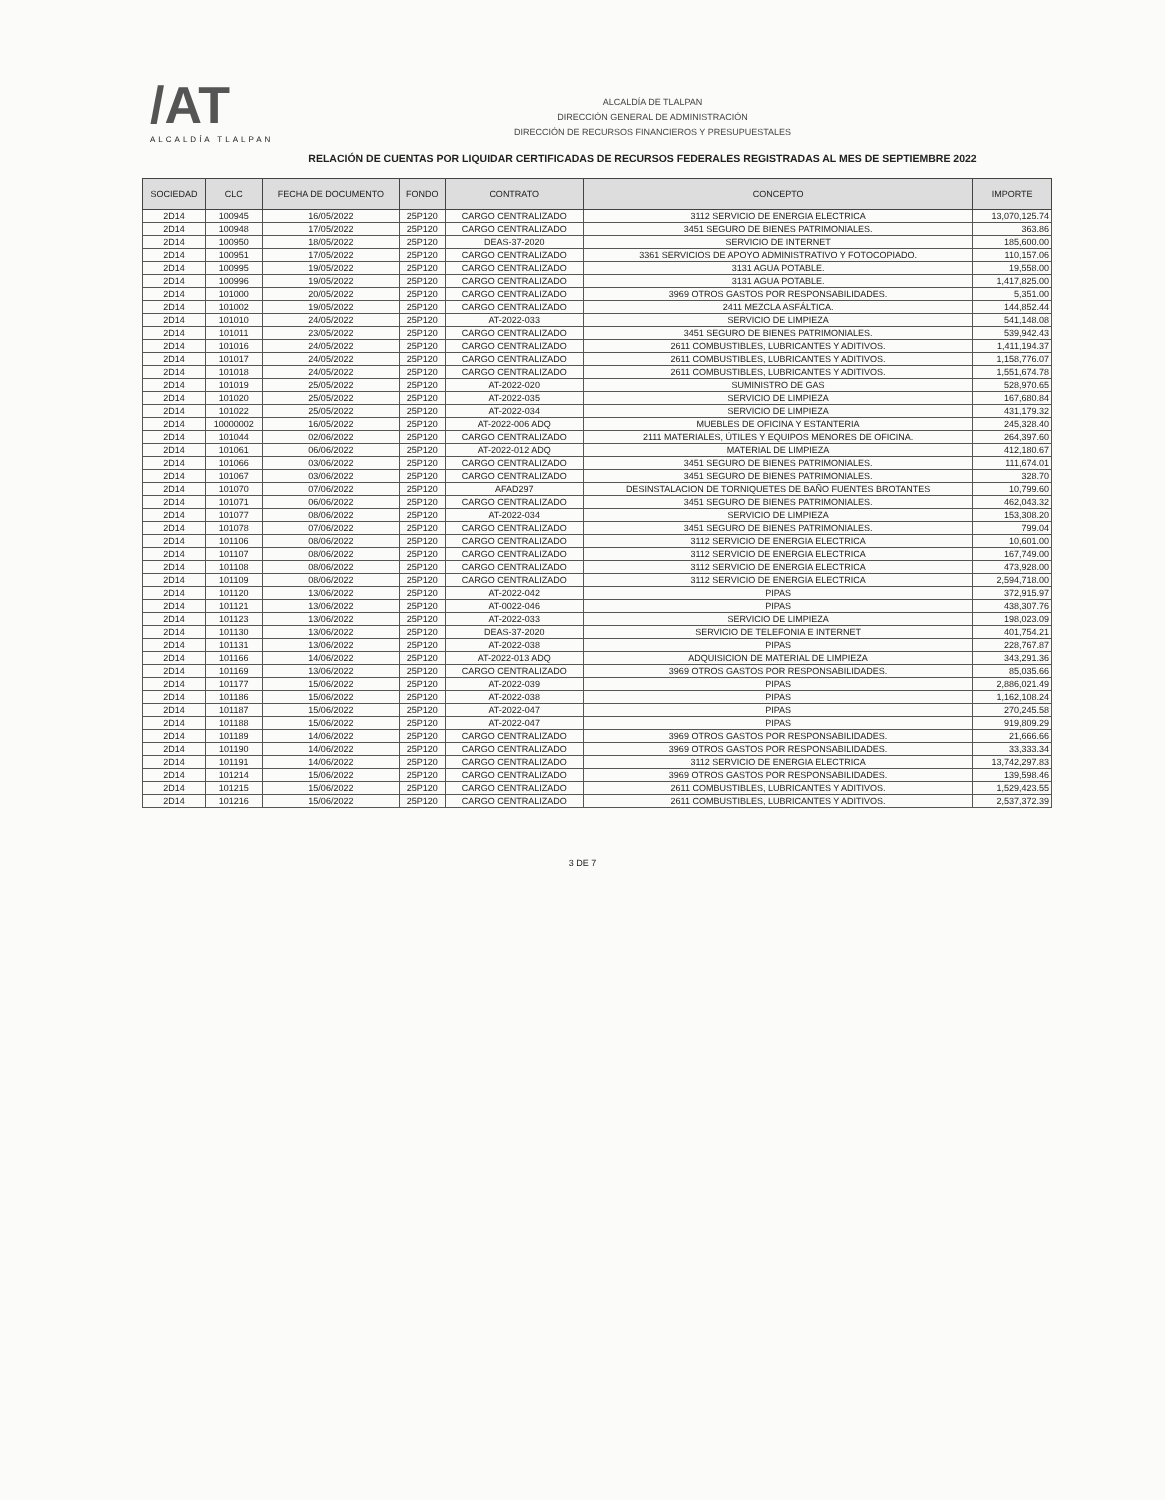/AT
ALCALDÍA TLALPAN
ALCALDÍA DE TLALPAN
DIRECCIÓN GENERAL DE ADMINISTRACIÓN
DIRECCIÓN DE RECURSOS FINANCIEROS Y PRESUPUESTALES
RELACIÓN DE CUENTAS POR LIQUIDAR CERTIFICADAS DE RECURSOS FEDERALES REGISTRADAS AL MES DE SEPTIEMBRE 2022
| SOCIEDAD | CLC | FECHA DE DOCUMENTO | FONDO | CONTRATO | CONCEPTO | IMPORTE |
| --- | --- | --- | --- | --- | --- | --- |
| 2D14 | 100945 | 16/05/2022 | 25P120 | CARGO CENTRALIZADO | 3112 SERVICIO DE ENERGIA ELECTRICA | 13,070,125.74 |
| 2D14 | 100948 | 17/05/2022 | 25P120 | CARGO CENTRALIZADO | 3451 SEGURO DE BIENES PATRIMONIALES. | 363.86 |
| 2D14 | 100950 | 18/05/2022 | 25P120 | DEAS-37-2020 | SERVICIO DE INTERNET | 185,600.00 |
| 2D14 | 100951 | 17/05/2022 | 25P120 | CARGO CENTRALIZADO | 3361 SERVICIOS DE APOYO ADMINISTRATIVO Y FOTOCOPIADO. | 110,157.06 |
| 2D14 | 100995 | 19/05/2022 | 25P120 | CARGO CENTRALIZADO | 3131 AGUA POTABLE. | 19,558.00 |
| 2D14 | 100996 | 19/05/2022 | 25P120 | CARGO CENTRALIZADO | 3131 AGUA POTABLE. | 1,417,825.00 |
| 2D14 | 101000 | 20/05/2022 | 25P120 | CARGO CENTRALIZADO | 3969 OTROS GASTOS POR RESPONSABILIDADES. | 5,351.00 |
| 2D14 | 101002 | 19/05/2022 | 25P120 | CARGO CENTRALIZADO | 2411 MEZCLA ASFÁLTICA. | 144,852.44 |
| 2D14 | 101010 | 24/05/2022 | 25P120 | AT-2022-033 | SERVICIO DE LIMPIEZA | 541,148.08 |
| 2D14 | 101011 | 23/05/2022 | 25P120 | CARGO CENTRALIZADO | 3451 SEGURO DE BIENES PATRIMONIALES. | 539,942.43 |
| 2D14 | 101016 | 24/05/2022 | 25P120 | CARGO CENTRALIZADO | 2611 COMBUSTIBLES, LUBRICANTES Y ADITIVOS. | 1,411,194.37 |
| 2D14 | 101017 | 24/05/2022 | 25P120 | CARGO CENTRALIZADO | 2611 COMBUSTIBLES, LUBRICANTES Y ADITIVOS. | 1,158,776.07 |
| 2D14 | 101018 | 24/05/2022 | 25P120 | CARGO CENTRALIZADO | 2611 COMBUSTIBLES, LUBRICANTES Y ADITIVOS. | 1,551,674.78 |
| 2D14 | 101019 | 25/05/2022 | 25P120 | AT-2022-020 | SUMINISTRO DE GAS | 528,970.65 |
| 2D14 | 101020 | 25/05/2022 | 25P120 | AT-2022-035 | SERVICIO DE LIMPIEZA | 167,680.84 |
| 2D14 | 101022 | 25/05/2022 | 25P120 | AT-2022-034 | SERVICIO DE LIMPIEZA | 431,179.32 |
| 2D14 | 10000002 | 16/05/2022 | 25P120 | AT-2022-006 ADQ | MUEBLES DE OFICINA Y ESTANTERIA | 245,328.40 |
| 2D14 | 101044 | 02/06/2022 | 25P120 | CARGO CENTRALIZADO | 2111 MATERIALES, ÚTILES Y EQUIPOS MENORES DE OFICINA. | 264,397.60 |
| 2D14 | 101061 | 06/06/2022 | 25P120 | AT-2022-012 ADQ | MATERIAL DE LIMPIEZA | 412,180.67 |
| 2D14 | 101066 | 03/06/2022 | 25P120 | CARGO CENTRALIZADO | 3451 SEGURO DE BIENES PATRIMONIALES. | 111,674.01 |
| 2D14 | 101067 | 03/06/2022 | 25P120 | CARGO CENTRALIZADO | 3451 SEGURO DE BIENES PATRIMONIALES. | 328.70 |
| 2D14 | 101070 | 07/06/2022 | 25P120 | AFAD297 | DESINSTALACION DE TORNIQUETES DE BAÑO FUENTES BROTANTES | 10,799.60 |
| 2D14 | 101071 | 06/06/2022 | 25P120 | CARGO CENTRALIZADO | 3451 SEGURO DE BIENES PATRIMONIALES. | 462,043.32 |
| 2D14 | 101077 | 08/06/2022 | 25P120 | AT-2022-034 | SERVICIO DE LIMPIEZA | 153,308.20 |
| 2D14 | 101078 | 07/06/2022 | 25P120 | CARGO CENTRALIZADO | 3451 SEGURO DE BIENES PATRIMONIALES. | 799.04 |
| 2D14 | 101106 | 08/06/2022 | 25P120 | CARGO CENTRALIZADO | 3112 SERVICIO DE ENERGIA ELECTRICA | 10,601.00 |
| 2D14 | 101107 | 08/06/2022 | 25P120 | CARGO CENTRALIZADO | 3112 SERVICIO DE ENERGIA ELECTRICA | 167,749.00 |
| 2D14 | 101108 | 08/06/2022 | 25P120 | CARGO CENTRALIZADO | 3112 SERVICIO DE ENERGIA ELECTRICA | 473,928.00 |
| 2D14 | 101109 | 08/06/2022 | 25P120 | CARGO CENTRALIZADO | 3112 SERVICIO DE ENERGIA ELECTRICA | 2,594,718.00 |
| 2D14 | 101120 | 13/06/2022 | 25P120 | AT-2022-042 | PIPAS | 372,915.97 |
| 2D14 | 101121 | 13/06/2022 | 25P120 | AT-0022-046 | PIPAS | 438,307.76 |
| 2D14 | 101123 | 13/06/2022 | 25P120 | AT-2022-033 | SERVICIO DE LIMPIEZA | 198,023.09 |
| 2D14 | 101130 | 13/06/2022 | 25P120 | DEAS-37-2020 | SERVICIO DE TELEFONIA E INTERNET | 401,754.21 |
| 2D14 | 101131 | 13/06/2022 | 25P120 | AT-2022-038 | PIPAS | 228,767.87 |
| 2D14 | 101166 | 14/06/2022 | 25P120 | AT-2022-013 ADQ | ADQUISICION DE MATERIAL DE LIMPIEZA | 343,291.36 |
| 2D14 | 101169 | 13/06/2022 | 25P120 | CARGO CENTRALIZADO | 3969 OTROS GASTOS POR RESPONSABILIDADES. | 85,035.66 |
| 2D14 | 101177 | 15/06/2022 | 25P120 | AT-2022-039 | PIPAS | 2,886,021.49 |
| 2D14 | 101186 | 15/06/2022 | 25P120 | AT-2022-038 | PIPAS | 1,162,108.24 |
| 2D14 | 101187 | 15/06/2022 | 25P120 | AT-2022-047 | PIPAS | 270,245.58 |
| 2D14 | 101188 | 15/06/2022 | 25P120 | AT-2022-047 | PIPAS | 919,809.29 |
| 2D14 | 101189 | 14/06/2022 | 25P120 | CARGO CENTRALIZADO | 3969 OTROS GASTOS POR RESPONSABILIDADES. | 21,666.66 |
| 2D14 | 101190 | 14/06/2022 | 25P120 | CARGO CENTRALIZADO | 3969 OTROS GASTOS POR RESPONSABILIDADES. | 33,333.34 |
| 2D14 | 101191 | 14/06/2022 | 25P120 | CARGO CENTRALIZADO | 3112 SERVICIO DE ENERGIA ELECTRICA | 13,742,297.83 |
| 2D14 | 101214 | 15/06/2022 | 25P120 | CARGO CENTRALIZADO | 3969 OTROS GASTOS POR RESPONSABILIDADES. | 139,598.46 |
| 2D14 | 101215 | 15/06/2022 | 25P120 | CARGO CENTRALIZADO | 2611 COMBUSTIBLES, LUBRICANTES Y ADITIVOS. | 1,529,423.55 |
| 2D14 | 101216 | 15/06/2022 | 25P120 | CARGO CENTRALIZADO | 2611 COMBUSTIBLES, LUBRICANTES Y ADITIVOS. | 2,537,372.39 |
3 DE 7